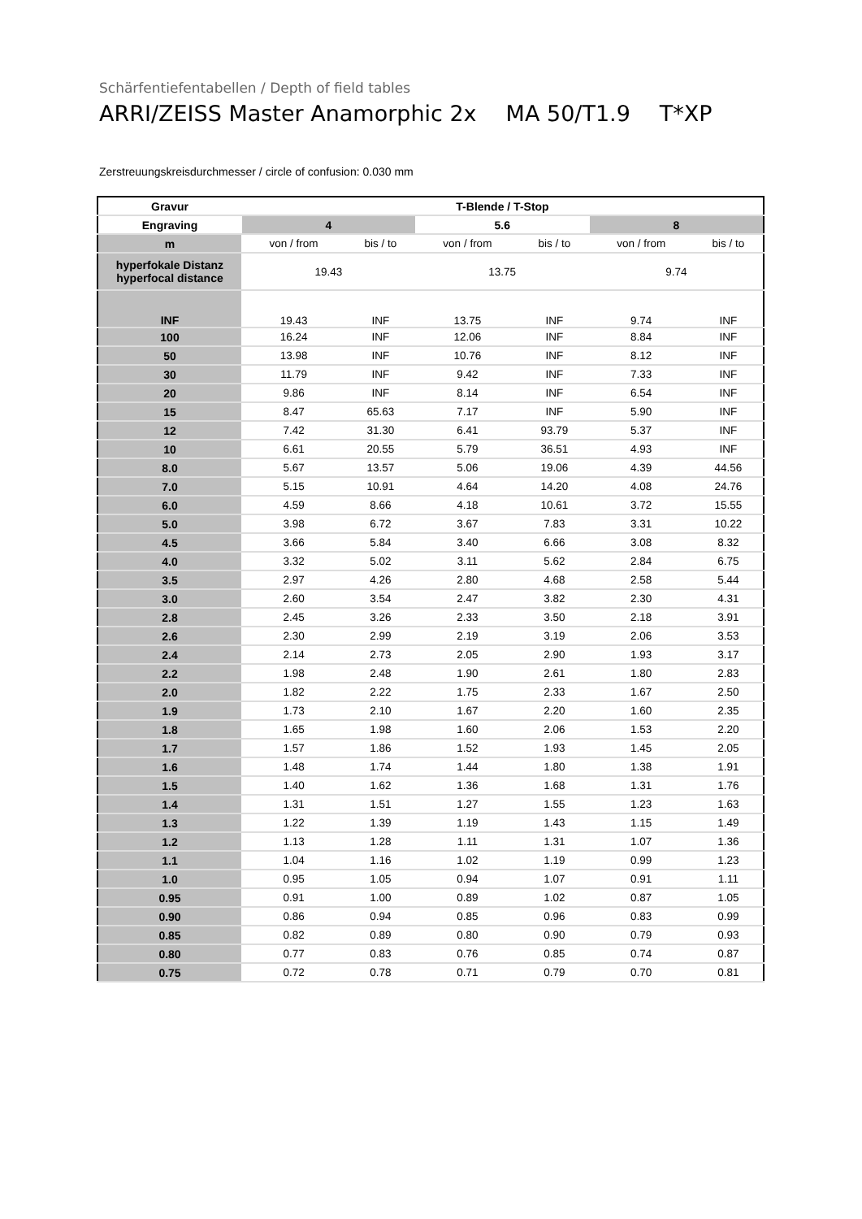Schärfentiefentabellen / Depth of field tables
ARRI/ZEISS Master Anamorphic 2x MA 50/T1.9 T*XP
Zerstreuungskreisdurchmesser / circle of confusion: 0.030 mm
| Gravur | T-Blende / T-Stop | | | | | |
| --- | --- | --- | --- | --- | --- | --- |
| Engraving | 4 | | 5.6 | | 8 | |
| m | von / from | bis / to | von / from | bis / to | von / from | bis / to |
| hyperfokale Distanz hyperfocal distance | 19.43 | | 13.75 | | 9.74 | |
| INF | 19.43 | INF | 13.75 | INF | 9.74 | INF |
| 100 | 16.24 | INF | 12.06 | INF | 8.84 | INF |
| 50 | 13.98 | INF | 10.76 | INF | 8.12 | INF |
| 30 | 11.79 | INF | 9.42 | INF | 7.33 | INF |
| 20 | 9.86 | INF | 8.14 | INF | 6.54 | INF |
| 15 | 8.47 | 65.63 | 7.17 | INF | 5.90 | INF |
| 12 | 7.42 | 31.30 | 6.41 | 93.79 | 5.37 | INF |
| 10 | 6.61 | 20.55 | 5.79 | 36.51 | 4.93 | INF |
| 8.0 | 5.67 | 13.57 | 5.06 | 19.06 | 4.39 | 44.56 |
| 7.0 | 5.15 | 10.91 | 4.64 | 14.20 | 4.08 | 24.76 |
| 6.0 | 4.59 | 8.66 | 4.18 | 10.61 | 3.72 | 15.55 |
| 5.0 | 3.98 | 6.72 | 3.67 | 7.83 | 3.31 | 10.22 |
| 4.5 | 3.66 | 5.84 | 3.40 | 6.66 | 3.08 | 8.32 |
| 4.0 | 3.32 | 5.02 | 3.11 | 5.62 | 2.84 | 6.75 |
| 3.5 | 2.97 | 4.26 | 2.80 | 4.68 | 2.58 | 5.44 |
| 3.0 | 2.60 | 3.54 | 2.47 | 3.82 | 2.30 | 4.31 |
| 2.8 | 2.45 | 3.26 | 2.33 | 3.50 | 2.18 | 3.91 |
| 2.6 | 2.30 | 2.99 | 2.19 | 3.19 | 2.06 | 3.53 |
| 2.4 | 2.14 | 2.73 | 2.05 | 2.90 | 1.93 | 3.17 |
| 2.2 | 1.98 | 2.48 | 1.90 | 2.61 | 1.80 | 2.83 |
| 2.0 | 1.82 | 2.22 | 1.75 | 2.33 | 1.67 | 2.50 |
| 1.9 | 1.73 | 2.10 | 1.67 | 2.20 | 1.60 | 2.35 |
| 1.8 | 1.65 | 1.98 | 1.60 | 2.06 | 1.53 | 2.20 |
| 1.7 | 1.57 | 1.86 | 1.52 | 1.93 | 1.45 | 2.05 |
| 1.6 | 1.48 | 1.74 | 1.44 | 1.80 | 1.38 | 1.91 |
| 1.5 | 1.40 | 1.62 | 1.36 | 1.68 | 1.31 | 1.76 |
| 1.4 | 1.31 | 1.51 | 1.27 | 1.55 | 1.23 | 1.63 |
| 1.3 | 1.22 | 1.39 | 1.19 | 1.43 | 1.15 | 1.49 |
| 1.2 | 1.13 | 1.28 | 1.11 | 1.31 | 1.07 | 1.36 |
| 1.1 | 1.04 | 1.16 | 1.02 | 1.19 | 0.99 | 1.23 |
| 1.0 | 0.95 | 1.05 | 0.94 | 1.07 | 0.91 | 1.11 |
| 0.95 | 0.91 | 1.00 | 0.89 | 1.02 | 0.87 | 1.05 |
| 0.90 | 0.86 | 0.94 | 0.85 | 0.96 | 0.83 | 0.99 |
| 0.85 | 0.82 | 0.89 | 0.80 | 0.90 | 0.79 | 0.93 |
| 0.80 | 0.77 | 0.83 | 0.76 | 0.85 | 0.74 | 0.87 |
| 0.75 | 0.72 | 0.78 | 0.71 | 0.79 | 0.70 | 0.81 |